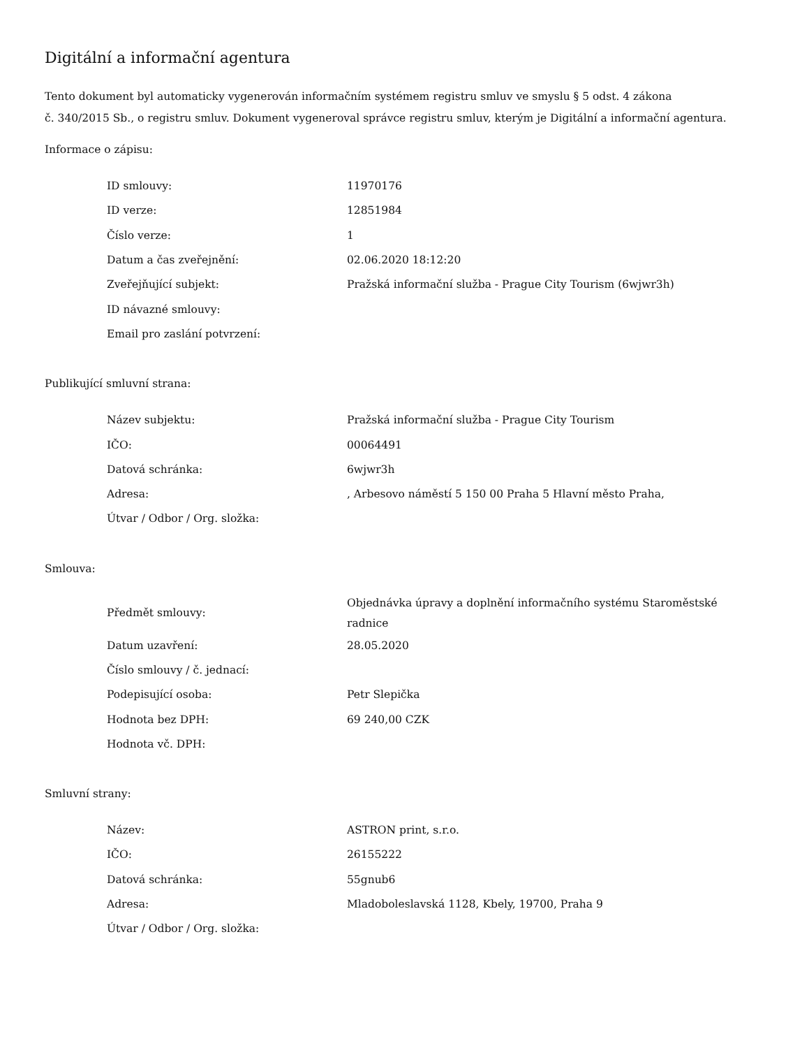Digitální a informační agentura
Tento dokument byl automaticky vygenerován informačním systémem registru smluv ve smyslu § 5 odst. 4 zákona
č. 340/2015 Sb., o registru smluv. Dokument vygeneroval správce registru smluv, kterým je Digitální a informační agentura.
Informace o zápisu:
| ID smlouvy: | 11970176 |
| ID verze: | 12851984 |
| Číslo verze: | 1 |
| Datum a čas zveřejnění: | 02.06.2020 18:12:20 |
| Zveřejňující subjekt: | Pražská informační služba - Prague City Tourism (6wjwr3h) |
| ID návazné smlouvy: | |
| Email pro zaslání potvrzení: | |
Publikující smluvní strana:
| Název subjektu: | Pražská informační služba - Prague City Tourism |
| IČO: | 00064491 |
| Datová schránka: | 6wjwr3h |
| Adresa: | , Arbesovo náměstí 5 150 00 Praha 5 Hlavní město Praha, |
| Útvar / Odbor / Org. složka: | |
Smlouva:
| Předmět smlouvy: | Objednávka úpravy a doplnění informačního systému Staroměstské radnice |
| Datum uzavření: | 28.05.2020 |
| Číslo smlouvy / č. jednací: | |
| Podepisující osoba: | Petr Slepička |
| Hodnota bez DPH: | 69 240,00 CZK |
| Hodnota vč. DPH: | |
Smluvní strany:
| Název: | ASTRON print, s.r.o. |
| IČO: | 26155222 |
| Datová schránka: | 55gnub6 |
| Adresa: | Mladoboleslavská 1128, Kbely, 19700, Praha 9 |
| Útvar / Odbor / Org. složka: | |